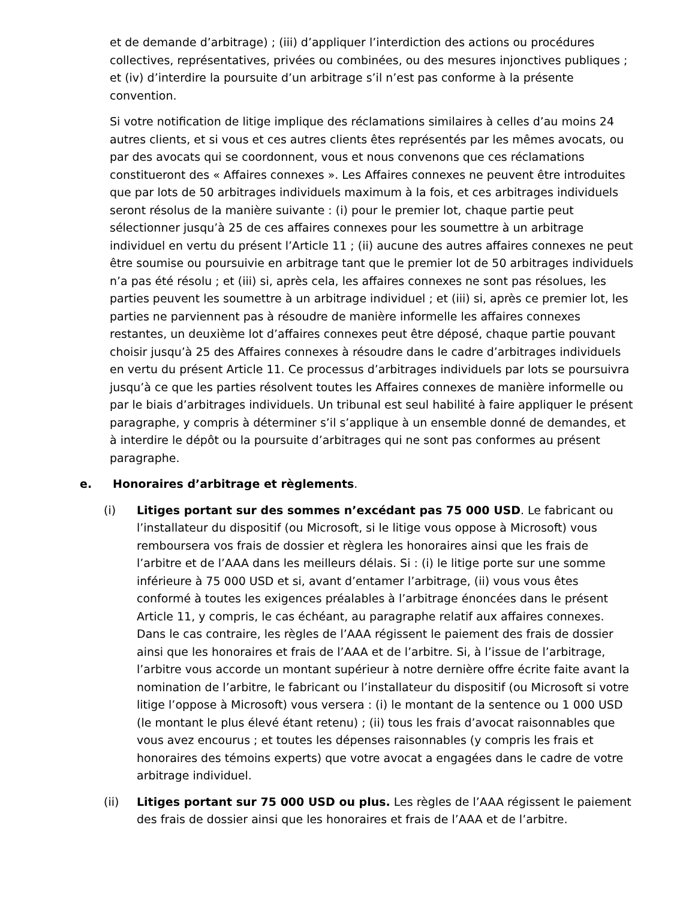et de demande d’arbitrage) ; (iii) d’appliquer l’interdiction des actions ou procédures collectives, représentatives, privées ou combinées, ou des mesures injonctives publiques ; et (iv) d’interdire la poursuite d’un arbitrage s’il n’est pas conforme à la présente convention.
Si votre notification de litige implique des réclamations similaires à celles d’au moins 24 autres clients, et si vous et ces autres clients êtes représentés par les mêmes avocats, ou par des avocats qui se coordonnent, vous et nous convenons que ces réclamations constitueront des « Affaires connexes ». Les Affaires connexes ne peuvent être introduites que par lots de 50 arbitrages individuels maximum à la fois, et ces arbitrages individuels seront résolus de la manière suivante : (i) pour le premier lot, chaque partie peut sélectionner jusqu’à 25 de ces affaires connexes pour les soumettre à un arbitrage individuel en vertu du présent l’Article 11 ; (ii) aucune des autres affaires connexes ne peut être soumise ou poursuivie en arbitrage tant que le premier lot de 50 arbitrages individuels n’a pas été résolu ; et (iii) si, après cela, les affaires connexes ne sont pas résolues, les parties peuvent les soumettre à un arbitrage individuel ; et (iii) si, après ce premier lot, les parties ne parviennent pas à résoudre de manière informelle les affaires connexes restantes, un deuxième lot d’affaires connexes peut être déposé, chaque partie pouvant choisir jusqu’à 25 des Affaires connexes à résoudre dans le cadre d’arbitrages individuels en vertu du présent Article 11. Ce processus d’arbitrages individuels par lots se poursuivra jusqu’à ce que les parties résolvent toutes les Affaires connexes de manière informelle ou par le biais d’arbitrages individuels. Un tribunal est seul habilité à faire appliquer le présent paragraphe, y compris à déterminer s’il s’applique à un ensemble donné de demandes, et à interdire le dépôt ou la poursuite d’arbitrages qui ne sont pas conformes au présent paragraphe.
e. Honoraires d’arbitrage et règlements.
(i) Litiges portant sur des sommes n’excédant pas 75 000 USD. Le fabricant ou l’installateur du dispositif (ou Microsoft, si le litige vous oppose à Microsoft) vous remboursera vos frais de dossier et règlera les honoraires ainsi que les frais de l’arbitre et de l’AAA dans les meilleurs délais. Si : (i) le litige porte sur une somme inférieure à 75 000 USD et si, avant d’entamer l’arbitrage, (ii) vous vous êtes conformé à toutes les exigences préalables à l’arbitrage énoncées dans le présent Article 11, y compris, le cas échéant, au paragraphe relatif aux affaires connexes. Dans le cas contraire, les règles de l’AAA régissent le paiement des frais de dossier ainsi que les honoraires et frais de l’AAA et de l’arbitre. Si, à l’issue de l’arbitrage, l’arbitre vous accorde un montant supérieur à notre dernière offre écrite faite avant la nomination de l’arbitre, le fabricant ou l’installateur du dispositif (ou Microsoft si votre litige l’oppose à Microsoft) vous versera : (i) le montant de la sentence ou 1 000 USD (le montant le plus élevé étant retenu) ; (ii) tous les frais d’avocat raisonnables que vous avez encourus ; et toutes les dépenses raisonnables (y compris les frais et honoraires des témoins experts) que votre avocat a engagées dans le cadre de votre arbitrage individuel.
(ii) Litiges portant sur 75 000 USD ou plus. Les règles de l’AAA régissent le paiement des frais de dossier ainsi que les honoraires et frais de l’AAA et de l’arbitre.